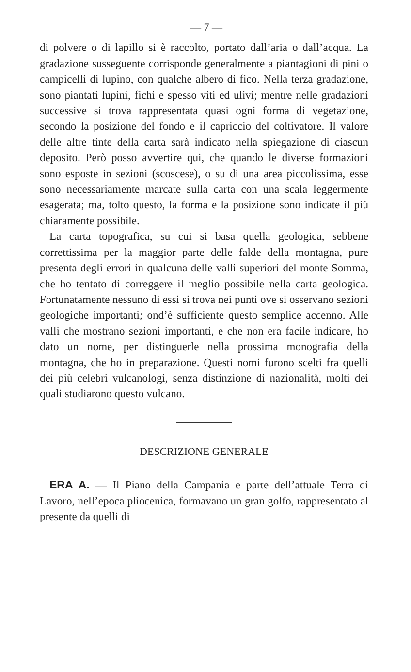— 7 —
di polvere o di lapillo si è raccolto, portato dall’aria o dall’acqua. La gradazione susseguente corrisponde generalmente a piantagioni di pini o campicelli di lupino, con qualche albero di fico. Nella terza gradazione, sono piantati lupini, fichi e spesso viti ed ulivi; mentre nelle gradazioni successive si trova rappresentata quasi ogni forma di vegetazione, secondo la posizione del fondo e il capriccio del coltivatore. Il valore delle altre tinte della carta sarà indicato nella spiegazione di ciascun deposito. Però posso avvertire qui, che quando le diverse formazioni sono esposte in sezioni (scoscese), o su di una area piccolissima, esse sono necessariamente marcate sulla carta con una scala leggermente esagerata; ma, tolto questo, la forma e la posizione sono indicate il più chiaramente possibile.
La carta topografica, su cui si basa quella geologica, sebbene correttissima per la maggior parte delle falde della montagna, pure presenta degli errori in qualcuna delle valli superiori del monte Somma, che ho tentato di correggere il meglio possibile nella carta geologica. Fortunatamente nessuno di essi si trova nei punti ove si osservano sezioni geologiche importanti; ond’è sufficiente questo semplice accenno. Alle valli che mostrano sezioni importanti, e che non era facile indicare, ho dato un nome, per distinguerle nella prossima monografia della montagna, che ho in preparazione. Questi nomi furono scelti fra quelli dei più celebri vulcanologi, senza distinzione di nazionalità, molti dei quali studiarono questo vulcano.
DESCRIZIONE GENERALE
ERA A. — Il Piano della Campania e parte dell’attuale Terra di Lavoro, nell’epoca pliocenica, formavano un gran golfo, rappresentato al presente da quelli di